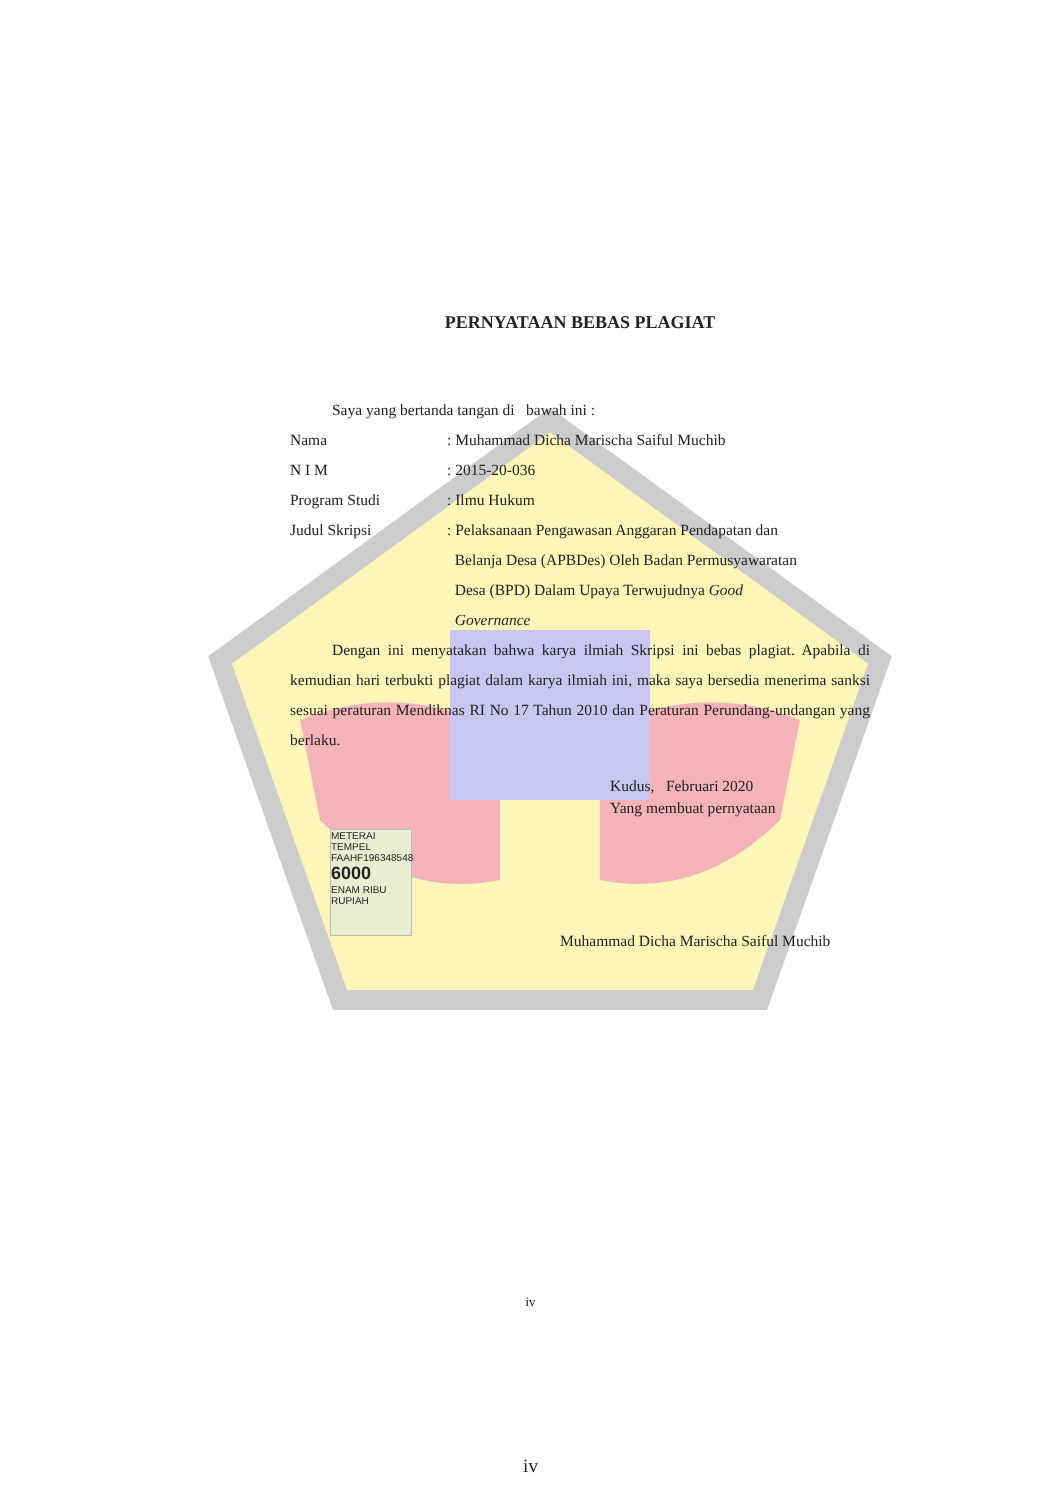PERNYATAAN BEBAS PLAGIAT
Saya yang bertanda tangan di bawah ini :
| Nama | : Muhammad Dicha Marischa Saiful Muchib |
| N I M | : 2015-20-036 |
| Program Studi | : Ilmu Hukum |
| Judul Skripsi | : Pelaksanaan Pengawasan Anggaran Pendapatan dan Belanja Desa (APBDes) Oleh Badan Permusyawaratan Desa (BPD) Dalam Upaya Terwujudnya Good Governance |
Dengan ini menyatakan bahwa karya ilmiah Skripsi ini bebas plagiat. Apabila di kemudian hari terbukti plagiat dalam karya ilmiah ini, maka saya bersedia menerima sanksi sesuai peraturan Mendiknas RI No 17 Tahun 2010 dan Peraturan Perundang-undangan yang berlaku.
Kudus, Februari 2020
Yang membuat pernyataan
METERAI TEMPEL
FAAHF196348548
6000
ENAM RIBU RUPIAH
Muhammad Dicha Marischa Saiful Muchib
iv
iv